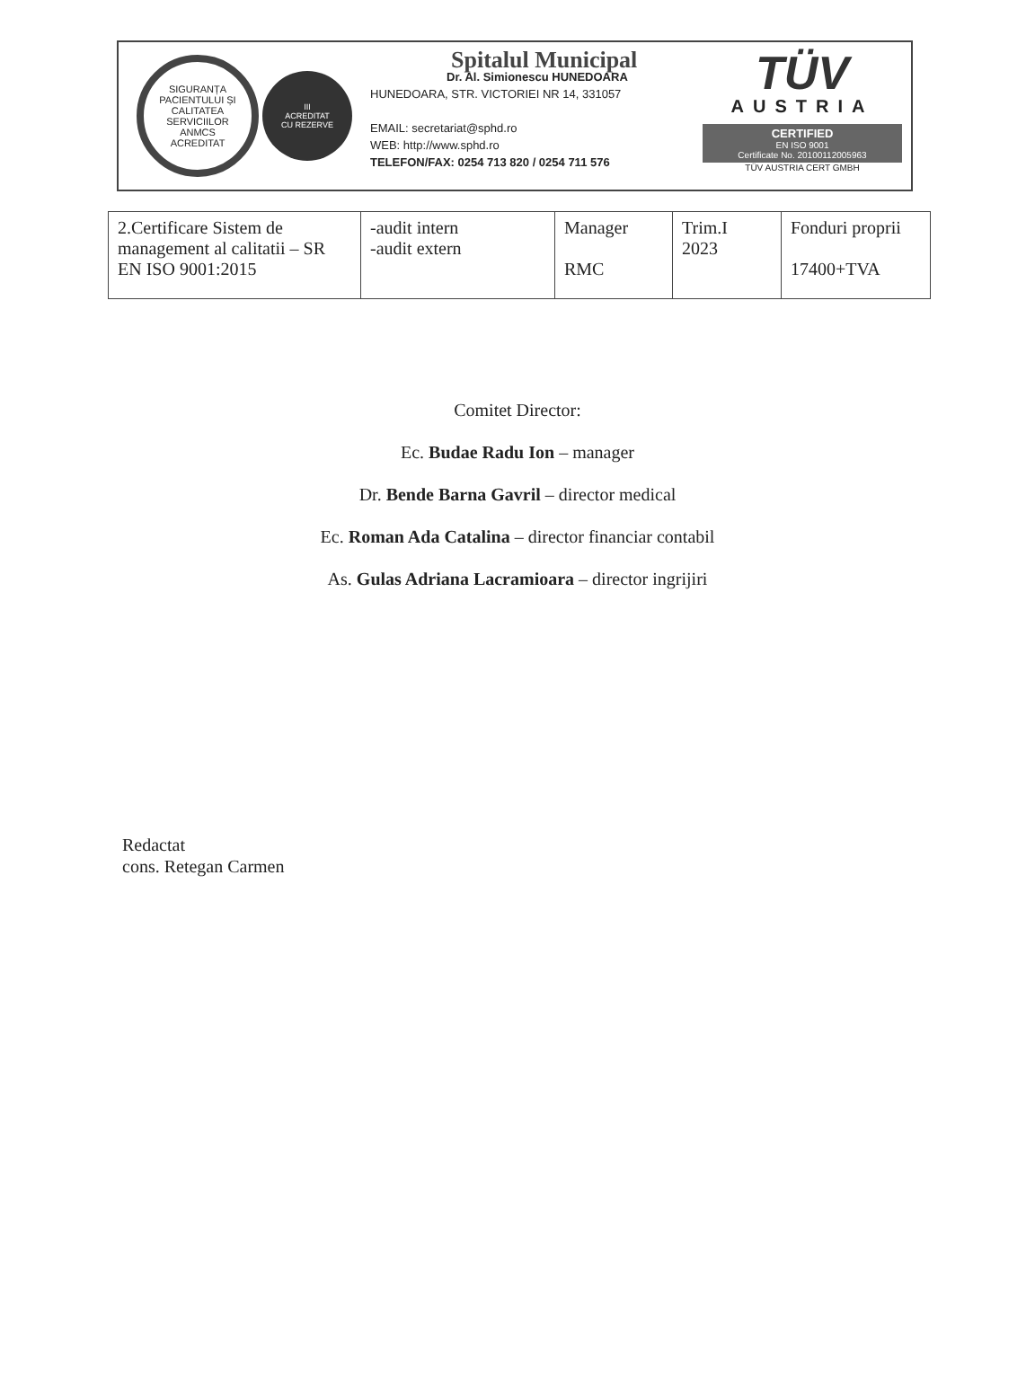SIGURANȚA PACIENTULUI ȘI CALITATEA SERVICIILOR
ANMCS
ACREDITAT
III
ACREDITAT
CU REZERVE
Spitalul Municipal
Dr. Al. Simionescu HUNEDOARA
HUNEDOARA, STR. VICTORIEI NR 14, 331057
EMAIL: secretariat@sphd.ro
WEB: http://www.sphd.ro
TELEFON/FAX: 0254 713 820 / 0254 711 576
TÜV
AUSTRIA
CERTIFIED
EN ISO 9001
Certificate No. 20100112005963
TÜV AUSTRIA CERT GMBH
| 2.Certificare Sistem de management al calitatii – SR EN ISO 9001:2015 | -audit intern -audit extern | Manager RMC | Trim.I 2023 | Fonduri proprii 17400+TVA |
Comitet Director:
Ec. Budae Radu Ion – manager
Dr. Bende Barna Gavril – director medical
Ec. Roman Ada Catalina – director financiar contabil
As. Gulas Adriana Lacramioara – director ingrijiri
Redactat
cons. Retegan Carmen